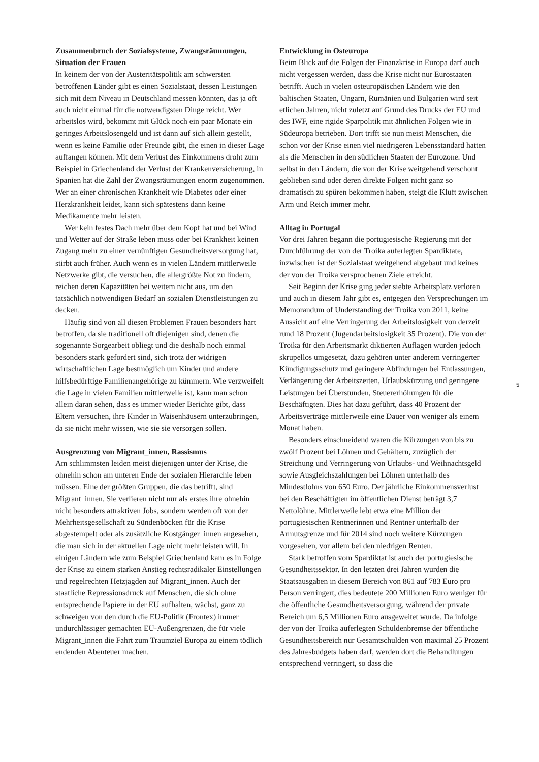Zusammenbruch der Sozialsysteme, Zwangsräumungen, Situation der Frauen
In keinem der von der Austeritätspolitik am schwersten betroffenen Länder gibt es einen Sozialstaat, dessen Leistungen sich mit dem Niveau in Deutschland messen könnten, das ja oft auch nicht einmal für die notwendigsten Dinge reicht. Wer arbeitslos wird, bekommt mit Glück noch ein paar Monate ein geringes Arbeitslosengeld und ist dann auf sich allein gestellt, wenn es keine Familie oder Freunde gibt, die einen in dieser Lage auffangen können. Mit dem Verlust des Einkommens droht zum Beispiel in Griechenland der Verlust der Krankenversicherung, in Spanien hat die Zahl der Zwangsräumungen enorm zugenommen. Wer an einer chronischen Krankheit wie Diabetes oder einer Herzkrankheit leidet, kann sich spätestens dann keine Medikamente mehr leisten.
Wer kein festes Dach mehr über dem Kopf hat und bei Wind und Wetter auf der Straße leben muss oder bei Krankheit keinen Zugang mehr zu einer vernünftigen Gesundheitsversorgung hat, stirbt auch früher. Auch wenn es in vielen Ländern mittlerweile Netzwerke gibt, die versuchen, die allergrößte Not zu lindern, reichen deren Kapazitäten bei weitem nicht aus, um den tatsächlich notwendigen Bedarf an sozialen Dienstleistungen zu decken.
Häufig sind von all diesen Problemen Frauen besonders hart betroffen, da sie traditionell oft diejenigen sind, denen die sogenannte Sorgearbeit obliegt und die deshalb noch einmal besonders stark gefordert sind, sich trotz der widrigen wirtschaftlichen Lage bestmöglich um Kinder und andere hilfsbedürftige Familienangehörige zu kümmern. Wie verzweifelt die Lage in vielen Familien mittlerweile ist, kann man schon allein daran sehen, dass es immer wieder Berichte gibt, dass Eltern versuchen, ihre Kinder in Waisenhäusern unterzubringen, da sie nicht mehr wissen, wie sie sie versorgen sollen.
Ausgrenzung von Migrant_innen, Rassismus
Am schlimmsten leiden meist diejenigen unter der Krise, die ohnehin schon am unteren Ende der sozialen Hierarchie leben müssen. Eine der größten Gruppen, die das betrifft, sind Migrant_innen. Sie verlieren nicht nur als erstes ihre ohnehin nicht besonders attraktiven Jobs, sondern werden oft von der Mehrheitsgesellschaft zu Sündenböcken für die Krise abgestempelt oder als zusätzliche Kostgänger_innen angesehen, die man sich in der aktuellen Lage nicht mehr leisten will. In einigen Ländern wie zum Beispiel Griechenland kam es in Folge der Krise zu einem starken Anstieg rechtsradikaler Einstellungen und regelrechten Hetzjagden auf Migrant_innen. Auch der staatliche Repressionsdruck auf Menschen, die sich ohne entsprechende Papiere in der EU aufhalten, wächst, ganz zu schweigen von den durch die EU-Politik (Frontex) immer undurchlässiger gemachten EU-Außengrenzen, die für viele Migrant_innen die Fahrt zum Traumziel Europa zu einem tödlich endenden Abenteuer machen.
Entwicklung in Osteuropa
Beim Blick auf die Folgen der Finanzkrise in Europa darf auch nicht vergessen werden, dass die Krise nicht nur Eurostaaten betrifft. Auch in vielen osteuropäischen Ländern wie den baltischen Staaten, Ungarn, Rumänien und Bulgarien wird seit etlichen Jahren, nicht zuletzt auf Grund des Drucks der EU und des IWF, eine rigide Sparpolitik mit ähnlichen Folgen wie in Südeuropa betrieben. Dort trifft sie nun meist Menschen, die schon vor der Krise einen viel niedrigeren Lebensstandard hatten als die Menschen in den südlichen Staaten der Eurozone. Und selbst in den Ländern, die von der Krise weitgehend verschont geblieben sind oder deren direkte Folgen nicht ganz so dramatisch zu spüren bekommen haben, steigt die Kluft zwischen Arm und Reich immer mehr.
Alltag in Portugal
Vor drei Jahren begann die portugiesische Regierung mit der Durchführung der von der Troika auferlegten Spardiktate, inzwischen ist der Sozialstaat weitgehend abgebaut und keines der von der Troika versprochenen Ziele erreicht.
Seit Beginn der Krise ging jeder siebte Arbeitsplatz verloren und auch in diesem Jahr gibt es, entgegen den Versprechungen im Memorandum of Understanding der Troika von 2011, keine Aussicht auf eine Verringerung der Arbeitslosigkeit von derzeit rund 18 Prozent (Jugendarbeitslosigkeit 35 Prozent). Die von der Troika für den Arbeitsmarkt diktierten Auflagen wurden jedoch skrupellos umgesetzt, dazu gehören unter anderem verringerter Kündigungsschutz und geringere Abfindungen bei Entlassungen, Verlängerung der Arbeitszeiten, Urlaubskürzung und geringere Leistungen bei Überstunden, Steuererhöhungen für die Beschäftigten. Dies hat dazu geführt, dass 40 Prozent der Arbeitsverträge mittlerweile eine Dauer von weniger als einem Monat haben.
Besonders einschneidend waren die Kürzungen von bis zu zwölf Prozent bei Löhnen und Gehältern, zuzüglich der Streichung und Verringerung von Urlaubs- und Weihnachtsgeld sowie Ausgleichszahlungen bei Löhnen unterhalb des Mindestlohns von 650 Euro. Der jährliche Einkommensverlust bei den Beschäftigten im öffentlichen Dienst beträgt 3,7 Nettolöhne. Mittlerweile lebt etwa eine Million der portugiesischen Rentnerinnen und Rentner unterhalb der Armutsgrenze und für 2014 sind noch weitere Kürzungen vorgesehen, vor allem bei den niedrigen Renten.
Stark betroffen vom Spardiktat ist auch der portugiesische Gesundheitssektor. In den letzten drei Jahren wurden die Staatsausgaben in diesem Bereich von 861 auf 783 Euro pro Person verringert, dies bedeutete 200 Millionen Euro weniger für die öffentliche Gesundheitsversorgung, während der private Bereich um 6,5 Millionen Euro ausgeweitet wurde. Da infolge der von der Troika auferlegten Schuldenbremse der öffentliche Gesundheitsbereich nur Gesamtschulden von maximal 25 Prozent des Jahresbudgets haben darf, werden dort die Behandlungen entsprechend verringert, so dass die
5